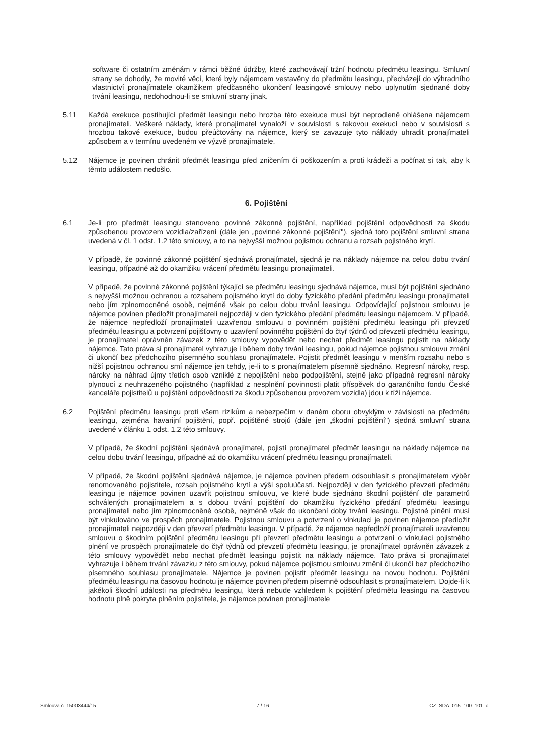software či ostatním změnám v rámci běžné údržby, které zachovávají tržní hodnotu předmětu leasingu. Smluvní strany se dohodly, že movité věci, které byly nájemcem vestavěny do předmětu leasingu, přecházejí do výhradního vlastnictví pronajímatele okamžikem předčasného ukončení leasingové smlouvy nebo uplynutím sjednané doby trvání leasingu, nedohodnou-li se smluvní strany jinak.
5.11 Každá exekuce postihující předmět leasingu nebo hrozba této exekuce musí být neprodleně ohlášena nájemcem pronajímateli. Veškeré náklady, které pronajímatel vynaloží v souvislosti s takovou exekucí nebo v souvislosti s hrozbou takové exekuce, budou přeúčtovány na nájemce, který se zavazuje tyto náklady uhradit pronajímateli způsobem a v termínu uvedeném ve výzvě pronajímatele.
5.12 Nájemce je povinen chránit předmět leasingu před zničením či poškozením a proti krádeži a počínat si tak, aby k těmto událostem nedošlo.
6. Pojištění
6.1 Je-li pro předmět leasingu stanoveno povinné zákonné pojištění, například pojištění odpovědnosti za škodu způsobenou provozem vozidla/zařízení (dále jen „povinné zákonné pojištění"), sjedná toto pojištění smluvní strana uvedená v čl. 1 odst. 1.2 této smlouvy, a to na nejvyšší možnou pojistnou ochranu a rozsah pojistného krytí.
V případě, že povinné zákonné pojištění sjednává pronajímatel, sjedná je na náklady nájemce na celou dobu trvání leasingu, případně až do okamžiku vrácení předmětu leasingu pronajímateli.
V případě, že povinné zákonné pojištění týkající se předmětu leasingu sjednává nájemce, musí být pojištění sjednáno s nejvyšší možnou ochranou a rozsahem pojistného krytí do doby fyzického předání předmětu leasingu pronajímateli nebo jím zplnomocněné osobě, nejméně však po celou dobu trvání leasingu. Odpovídající pojistnou smlouvu je nájemce povinen předložit pronajímateli nejpozději v den fyzického předání předmětu leasingu nájemcem. V případě, že nájemce nepředloží pronajímateli uzavřenou smlouvu o povinném pojištění předmětu leasingu při převzetí předmětu leasingu a potvrzení pojišťovny o uzavření povinného pojištění do čtyř týdnů od převzetí předmětu leasingu, je pronajímatel oprávněn závazek z této smlouvy vypovědět nebo nechat předmět leasingu pojistit na náklady nájemce. Tato práva si pronajímatel vyhrazuje i během doby trvání leasingu, pokud nájemce pojistnou smlouvu změní či ukončí bez předchozího písemného souhlasu pronajímatele. Pojistit předmět leasingu v menším rozsahu nebo s nižší pojistnou ochranou smí nájemce jen tehdy, je-li to s pronajímatelem písemně sjednáno. Regresní nároky, resp. nároky na náhrad újmy třetích osob vzniklé z nepojištění nebo podpojištění, stejně jako případné regresní nároky plynoucí z neuhrazeného pojistného (například z nesplnění povinnosti platit příspěvek do garančního fondu České kanceláře pojistitelů u pojištění odpovědnosti za škodu způsobenou provozem vozidla) jdou k tíži nájemce.
6.2 Pojištění předmětu leasingu proti všem rizikům a nebezpečím v daném oboru obvyklým v závislosti na předmětu leasingu, zejména havarijní pojištění, popř. pojištěné strojů (dále jen „škodní pojištění") sjedná smluvní strana uvedené v článku 1 odst. 1.2 této smlouvy.
V případě, že škodní pojištění sjednává pronajímatel, pojistí pronajímatel předmět leasingu na náklady nájemce na celou dobu trvání leasingu, případně až do okamžiku vrácení předmětu leasingu pronajímateli.
V případě, že škodní pojištění sjednává nájemce, je nájemce povinen předem odsouhlasit s pronajímatelem výběr renomovaného pojistitele, rozsah pojistného krytí a výši spoluúčasti. Nejpozději v den fyzického převzetí předmětu leasingu je nájemce povinen uzavřít pojistnou smlouvu, ve které bude sjednáno škodní pojištění dle parametrů schválených pronajímatelem a s dobou trvání pojištění do okamžiku fyzického předání předmětu leasingu pronajímateli nebo jím zplnomocněné osobě, nejméně však do ukončení doby trvání leasingu. Pojistné plnění musí být vinkulováno ve prospěch pronajímatele. Pojistnou smlouvu a potvrzení o vinkulaci je povinen nájemce předložit pronajímateli nejpozději v den převzetí předmětu leasingu. V případě, že nájemce nepředloží pronajímateli uzavřenou smlouvu o škodním pojištění předmětu leasingu při převzetí předmětu leasingu a potvrzení o vinkulaci pojistného plnění ve prospěch pronajímatele do čtyř týdnů od převzetí předmětu leasingu, je pronajímatel oprávněn závazek z této smlouvy vypovědět nebo nechat předmět leasingu pojistit na náklady nájemce. Tato práva si pronajímatel vyhrazuje i během trvání závazku z této smlouvy, pokud nájemce pojistnou smlouvu změní či ukončí bez předchozího písemného souhlasu pronajímatele. Nájemce je povinen pojistit předmět leasingu na novou hodnotu. Pojištění předmětu leasingu na časovou hodnotu je nájemce povinen předem písemně odsouhlasit s pronajímatelem. Dojde-li k jakékoli škodní události na předmětu leasingu, která nebude vzhledem k pojištění předmětu leasingu na časovou hodnotu plně pokryta plněním pojistitele, je nájemce povinen pronajímatele
Smlouva č. 15003444/15 7 / 16 CZ_SDA_015_100_101_c